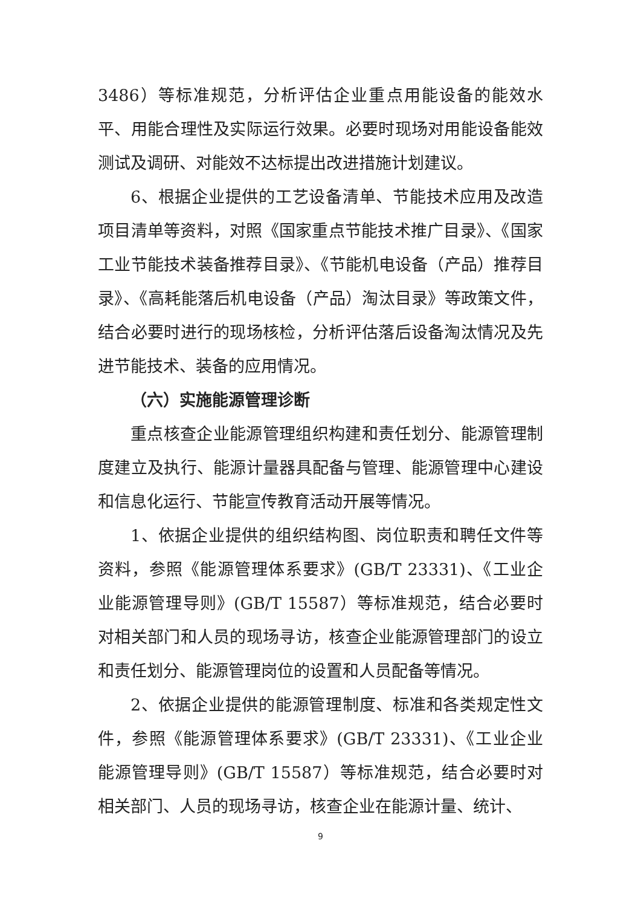3486）等标准规范，分析评估企业重点用能设备的能效水平、用能合理性及实际运行效果。必要时现场对用能设备能效测试及调研、对能效不达标提出改进措施计划建议。
6、根据企业提供的工艺设备清单、节能技术应用及改造项目清单等资料，对照《国家重点节能技术推广目录》、《国家工业节能技术装备推荐目录》、《节能机电设备（产品）推荐目录》、《高耗能落后机电设备（产品）淘汰目录》等政策文件，结合必要时进行的现场核检，分析评估落后设备淘汰情况及先进节能技术、装备的应用情况。
（六）实施能源管理诊断
重点核查企业能源管理组织构建和责任划分、能源管理制度建立及执行、能源计量器具配备与管理、能源管理中心建设和信息化运行、节能宣传教育活动开展等情况。
1、依据企业提供的组织结构图、岗位职责和聘任文件等资料，参照《能源管理体系要求》(GB/T 23331)、《工业企业能源管理导则》(GB/T 15587）等标准规范，结合必要时对相关部门和人员的现场寻访，核查企业能源管理部门的设立和责任划分、能源管理岗位的设置和人员配备等情况。
2、依据企业提供的能源管理制度、标准和各类规定性文件，参照《能源管理体系要求》(GB/T 23331)、《工业企业能源管理导则》(GB/T 15587）等标准规范，结合必要时对相关部门、人员的现场寻访，核查企业在能源计量、统计、
9